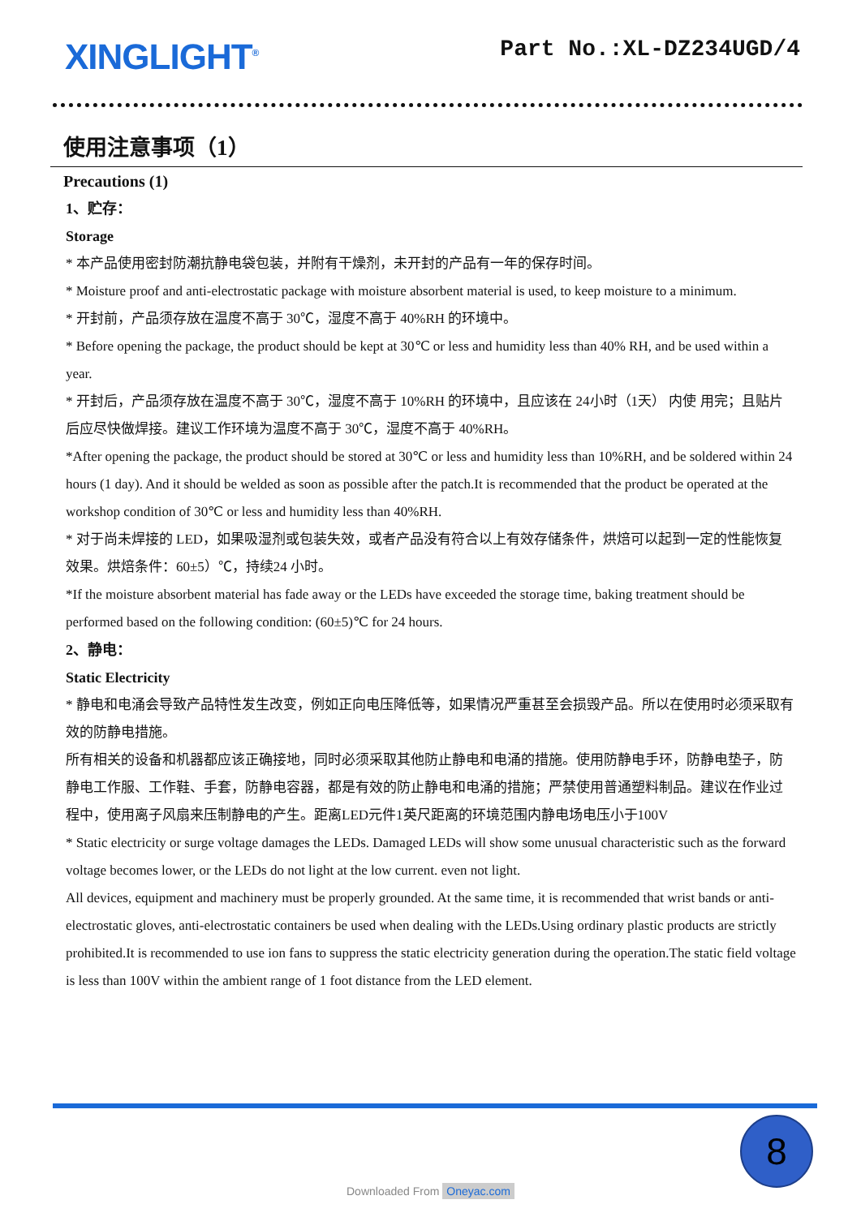XINGLIGHT<sup>®</sup>
Part No.:XL-DZ234UGD/4
使用注意事项（1）
Precautions (1)
1、贮存：
Storage
* 本产品使用密封防潮抗静电袋包装，并附有干燥剂，未开封的产品有一年的保存时间。
* Moisture proof and anti-electrostatic package with moisture absorbent material is used, to keep moisture to a minimum.
* 开封前，产品须存放在温度不高于 30℃，湿度不高于 40%RH 的环境中。
* Before opening the package, the product should be kept at 30℃ or less and humidity less than 40% RH, and be used within a year.
* 开封后，产品须存放在温度不高于 30℃，湿度不高于 10%RH 的环境中，且应该在 24小时（1天） 内使 用完；且贴片后应尽快做焊接。建议工作环境为温度不高于 30℃，湿度不高于 40%RH。
*After opening the package, the product should be stored at 30℃ or less and humidity less than 10%RH, and be soldered within 24 hours (1 day). And it should be welded as soon as possible after the patch.It is recommended that the product be operated at the workshop condition of 30℃ or less and humidity less than 40%RH.
* 对于尚未焊接的 LED，如果吸湿剂或包装失效，或者产品没有符合以上有效存储条件，烘焙可以起到一定的性能恢复效果。烘焙条件：60±5）℃，持续24 小时。
*If the moisture absorbent material has fade away or the LEDs have exceeded the storage time, baking treatment should be performed based on the following condition: (60±5)℃ for 24 hours.
2、静电：
Static Electricity
* 静电和电涌会导致产品特性发生改变，例如正向电压降低等，如果情况严重甚至会损毁产品。所以在使用时必须采取有效的防静电措施。
所有相关的设备和机器都应该正确接地，同时必须采取其他防止静电和电涌的措施。使用防静电手环，防静电垫子，防静电工作服、工作鞋、手套，防静电容器，都是有效的防止静电和电涌的措施；严禁使用普通塑料制品。建议在作业过程中，使用离子风扇来压制静电的产生。距离LED元件1英尺距离的环境范围内静电场电压小于100V
* Static electricity or surge voltage damages the LEDs. Damaged LEDs will show some unusual characteristic such as the forward voltage becomes lower, or the LEDs do not light at the low current. even not light.
All devices, equipment and machinery must be properly grounded. At the same time, it is recommended that wrist bands or anti-electrostatic gloves, anti-electrostatic containers be used when dealing with the LEDs.Using ordinary plastic products are strictly prohibited.It is recommended to use ion fans to suppress the static electricity generation during the operation.The static field voltage is less than 100V within the ambient range of 1 foot distance from the LED element.
8
Downloaded From Oneyac.com